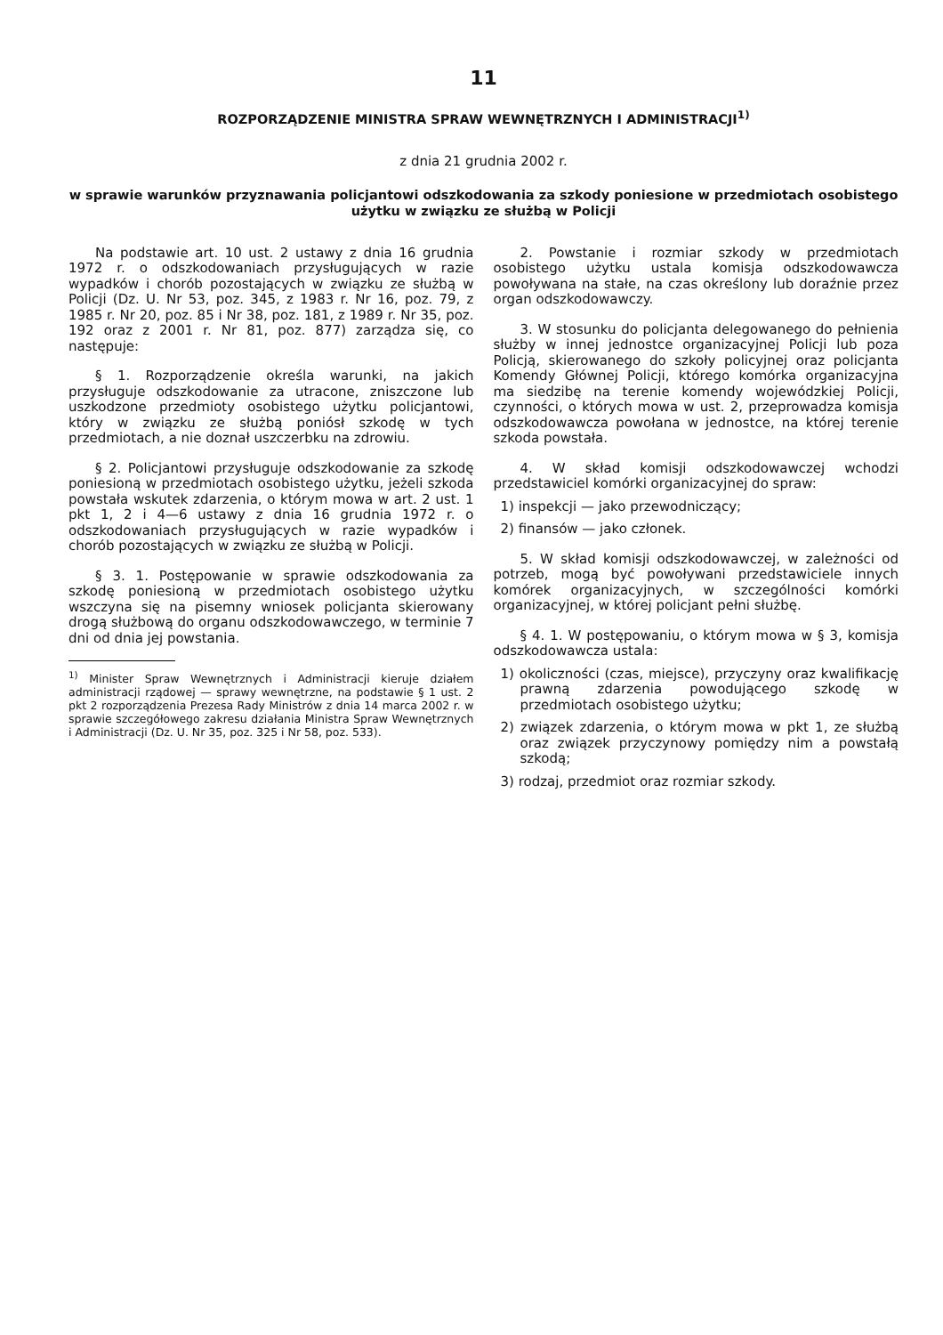11
ROZPORZĄDZENIE MINISTRA SPRAW WEWNĘTRZNYCH I ADMINISTRACJI<sup>1)</sup>
z dnia 21 grudnia 2002 r.
w sprawie warunków przyznawania policjantowi odszkodowania za szkody poniesione w przedmiotach osobistego użytku w związku ze służbą w Policji
Na podstawie art. 10 ust. 2 ustawy z dnia 16 grudnia 1972 r. o odszkodowaniach przysługujących w razie wypadków i chorób pozostających w związku ze służbą w Policji (Dz. U. Nr 53, poz. 345, z 1983 r. Nr 16, poz. 79, z 1985 r. Nr 20, poz. 85 i Nr 38, poz. 181, z 1989 r. Nr 35, poz. 192 oraz z 2001 r. Nr 81, poz. 877) zarządza się, co następuje:
§ 1. Rozporządzenie określa warunki, na jakich przysługuje odszkodowanie za utracone, zniszczone lub uszkodzone przedmioty osobistego użytku policjantowi, który w związku ze służbą poniósł szkodę w tych przedmiotach, a nie doznał uszczerbku na zdrowiu.
§ 2. Policjantowi przysługuje odszkodowanie za szkodę poniesioną w przedmiotach osobistego użytku, jeżeli szkoda powstała wskutek zdarzenia, o którym mowa w art. 2 ust. 1 pkt 1, 2 i 4—6 ustawy z dnia 16 grudnia 1972 r. o odszkodowaniach przysługujących w razie wypadków i chorób pozostających w związku ze służbą w Policji.
§ 3. 1. Postępowanie w sprawie odszkodowania za szkodę poniesioną w przedmiotach osobistego użytku wszczyna się na pisemny wniosek policjanta skierowany drogą służbową do organu odszkodowawczego, w terminie 7 dni od dnia jej powstania.
<sup>1)</sup> Minister Spraw Wewnętrznych i Administracji kieruje działem administracji rządowej — sprawy wewnętrzne, na podstawie § 1 ust. 2 pkt 2 rozporządzenia Prezesa Rady Ministrów z dnia 14 marca 2002 r. w sprawie szczegółowego zakresu działania Ministra Spraw Wewnętrznych i Administracji (Dz. U. Nr 35, poz. 325 i Nr 58, poz. 533).
2. Powstanie i rozmiar szkody w przedmiotach osobistego użytku ustala komisja odszkodowawcza powoływana na stałe, na czas określony lub doraźnie przez organ odszkodowawczy.
3. W stosunku do policjanta delegowanego do pełnienia służby w innej jednostce organizacyjnej Policji lub poza Policją, skierowanego do szkoły policyjnej oraz policjanta Komendy Głównej Policji, którego komórka organizacyjna ma siedzibę na terenie komendy wojewódzkiej Policji, czynności, o których mowa w ust. 2, przeprowadza komisja odszkodowawcza powołana w jednostce, na której terenie szkoda powstała.
4. W skład komisji odszkodowawczej wchodzi przedstawiciel komórki organizacyjnej do spraw:
1) inspekcji — jako przewodniczący;
2) finansów — jako członek.
5. W skład komisji odszkodowawczej, w zależności od potrzeb, mogą być powoływani przedstawiciele innych komórek organizacyjnych, w szczególności komórki organizacyjnej, w której policjant pełni służbę.
§ 4. 1. W postępowaniu, o którym mowa w § 3, komisja odszkodowawcza ustala:
1) okoliczności (czas, miejsce), przyczyny oraz kwalifikację prawną zdarzenia powodującego szkodę w przedmiotach osobistego użytku;
2) związek zdarzenia, o którym mowa w pkt 1, ze służbą oraz związek przyczynowy pomiędzy nim a powstałą szkodą;
3) rodzaj, przedmiot oraz rozmiar szkody.